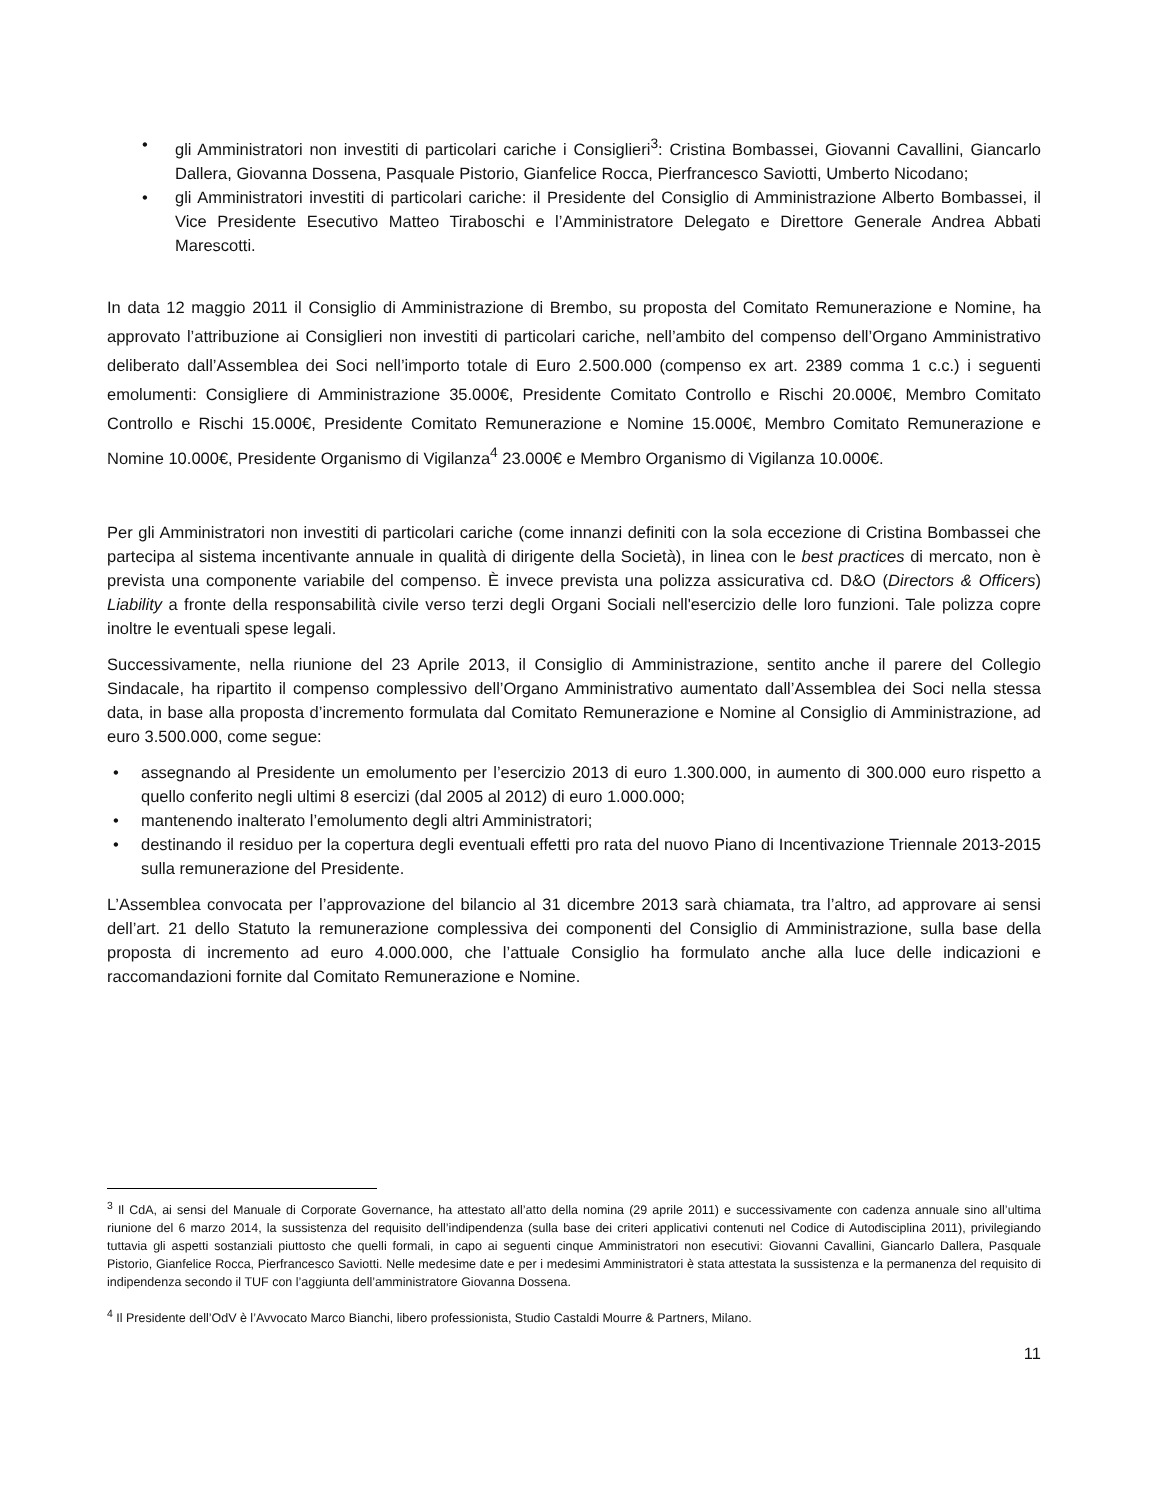• gli Amministratori non investiti di particolari cariche i Consiglieri<sup>3</sup>: Cristina Bombassei, Giovanni Cavallini, Giancarlo Dallera, Giovanna Dossena, Pasquale Pistorio, Gianfelice Rocca, Pierfrancesco Saviotti, Umberto Nicodano;
• gli Amministratori investiti di particolari cariche: il Presidente del Consiglio di Amministrazione Alberto Bombassei, il Vice Presidente Esecutivo Matteo Tiraboschi e l’Amministratore Delegato e Direttore Generale Andrea Abbati Marescotti.
In data 12 maggio 2011 il Consiglio di Amministrazione di Brembo, su proposta del Comitato Remunerazione e Nomine, ha approvato l’attribuzione ai Consiglieri non investiti di particolari cariche, nell’ambito del compenso dell’Organo Amministrativo deliberato dall’Assemblea dei Soci nell’importo totale di Euro 2.500.000 (compenso ex art. 2389 comma 1 c.c.) i seguenti emolumenti: Consigliere di Amministrazione 35.000€, Presidente Comitato Controllo e Rischi 20.000€, Membro Comitato Controllo e Rischi 15.000€, Presidente Comitato Remunerazione e Nomine 15.000€, Membro Comitato Remunerazione e Nomine 10.000€, Presidente Organismo di Vigilanza<sup>4</sup> 23.000€ e Membro Organismo di Vigilanza 10.000€.
Per gli Amministratori non investiti di particolari cariche (come innanzi definiti con la sola eccezione di Cristina Bombassei che partecipa al sistema incentivante annuale in qualità di dirigente della Società), in linea con le best practices di mercato, non è prevista una componente variabile del compenso. È invece prevista una polizza assicurativa cd. D&O (Directors & Officers) Liability a fronte della responsabilità civile verso terzi degli Organi Sociali nell'esercizio delle loro funzioni. Tale polizza copre inoltre le eventuali spese legali.
Successivamente, nella riunione del 23 Aprile 2013, il Consiglio di Amministrazione, sentito anche il parere del Collegio Sindacale, ha ripartito il compenso complessivo dell’Organo Amministrativo aumentato dall’Assemblea dei Soci nella stessa data, in base alla proposta d’incremento formulata dal Comitato Remunerazione e Nomine al Consiglio di Amministrazione, ad euro 3.500.000, come segue:
• assegnando al Presidente un emolumento per l’esercizio 2013 di euro 1.300.000, in aumento di 300.000 euro rispetto a quello conferito negli ultimi 8 esercizi (dal 2005 al 2012) di euro 1.000.000;
• mantenendo inalterato l’emolumento degli altri Amministratori;
• destinando il residuo per la copertura degli eventuali effetti pro rata del nuovo Piano di Incentivazione Triennale 2013-2015 sulla remunerazione del Presidente.
L’Assemblea convocata per l’approvazione del bilancio al 31 dicembre 2013 sarà chiamata, tra l’altro, ad approvare ai sensi dell’art. 21 dello Statuto la remunerazione complessiva dei componenti del Consiglio di Amministrazione, sulla base della proposta di incremento ad euro 4.000.000, che l’attuale Consiglio ha formulato anche alla luce delle indicazioni e raccomandazioni fornite dal Comitato Remunerazione e Nomine.
<sup>3</sup> Il CdA, ai sensi del Manuale di Corporate Governance, ha attestato all’atto della nomina (29 aprile 2011) e successivamente con cadenza annuale sino all’ultima riunione del 6 marzo 2014, la sussistenza del requisito dell’indipendenza (sulla base dei criteri applicativi contenuti nel Codice di Autodisciplina 2011), privilegiando tuttavia gli aspetti sostanziali piuttosto che quelli formali, in capo ai seguenti cinque Amministratori non esecutivi: Giovanni Cavallini, Giancarlo Dallera, Pasquale Pistorio, Gianfelice Rocca, Pierfrancesco Saviotti. Nelle medesime date e per i medesimi Amministratori è stata attestata la sussistenza e la permanenza del requisito di indipendenza secondo il TUF con l’aggiunta dell’amministratore Giovanna Dossena.
<sup>4</sup> Il Presidente dell’OdV è l’Avvocato Marco Bianchi, libero professionista, Studio Castaldi Mourre & Partners, Milano.
11